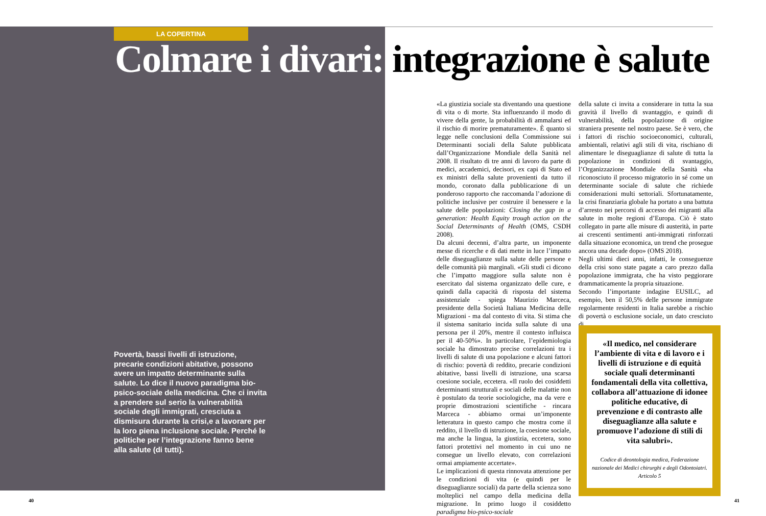LA COPERTINA
Colmare i divari: integrazione è salute
Povertà, bassi livelli di istruzione, precarie condizioni abitative, possono avere un impatto determinante sulla salute. Lo dice il nuovo paradigma bio-psico-sociale della medicina. Che ci invita a prendere sul serio la vulnerabilità sociale degli immigrati, cresciuta a dismisura durante la crisi,e a lavorare per la loro piena inclusione sociale. Perché le politiche per l’integrazione fanno bene alla salute (di tutti).
«La giustizia sociale sta diventando una questione di vita o di morte. Sta influenzando il modo di vivere della gente, la probabilità di ammalarsi ed il rischio di morire prematuramente». È quanto si legge nelle conclusioni della Commissione sui Determinanti sociali della Salute pubblicata dall’Organizzazione Mondiale della Sanità nel 2008. Il risultato di tre anni di lavoro da parte di medici, accademici, decisori, ex capi di Stato ed ex ministri della salute provenienti da tutto il mondo, coronato dalla pubblicazione di un ponderoso rapporto che raccomanda l’adozione di politiche inclusive per costruire il benessere e la salute delle popolazioni: Closing the gap in a generation: Health Equity trough action on the Social Determinants of Health (OMS, CSDH 2008).
Da alcuni decenni, d’altra parte, un imponente messe di ricerche e di dati mette in luce l’impatto delle diseguaglianze sulla salute delle persone e delle comunità più marginali. «Gli studi ci dicono che l’impatto maggiore sulla salute non è esercitato dal sistema organizzato delle cure, e quindi dalla capacità di risposta del sistema assistenziale - spiega Maurizio Marceca, presidente della Società Italiana Medicina delle Migrazioni - ma dal contesto di vita. Si stima che il sistema sanitario incida sulla salute di una persona per il 20%, mentre il contesto influisca per il 40-50%». In particolare, l’epidemiologia sociale ha dimostrato precise correlazioni tra i livelli di salute di una popolazione e alcuni fattori di rischio: povertà di reddito, precarie condizioni abitative, bassi livelli di istruzione, una scarsa coesione sociale, eccetera. «Il ruolo dei cosiddetti determinanti strutturali e sociali delle malattie non è postulato da teorie sociologiche, ma da vere e proprie dimostrazioni scientifiche - rincara Marceca - abbiamo ormai un’imponente letteratura in questo campo che mostra come il reddito, il livello di istruzione, la coesione sociale, ma anche la lingua, la giustizia, eccetera, sono fattori protettivi nel momento in cui uno ne consegue un livello elevato, con correlazioni ormai ampiamente accertate».
Le implicazioni di questa rinnovata attenzione per le condizioni di vita (e quindi per le diseguaglianze sociali) da parte della scienza sono molteplici nel campo della medicina della migrazione. In primo luogo il cosiddetto paradigma bio-psico-sociale
della salute ci invita a considerare in tutta la sua gravità il livello di svantaggio, e quindi di vulnerabilità, della popolazione di origine straniera presente nel nostro paese. Se è vero, che i fattori di rischio socioeconomici, culturali, ambientali, relativi agli stili di vita, rischiano di alimentare le diseguaglianze di salute di tutta la popolazione in condizioni di svantaggio, l’Organizzazione Mondiale della Sanità «ha riconosciuto il processo migratorio in sé come un determinante sociale di salute che richiede considerazioni multi settoriali. Sfortunatamente, la crisi finanziaria globale ha portato a una battuta d’arresto nei percorsi di accesso dei migranti alla salute in molte regioni d’Europa. Ciò è stato collegato in parte alle misure di austerità, in parte ai crescenti sentimenti anti-immigrati rinforzati dalla situazione economica, un trend che prosegue ancora una decade dopo» (OMS 2018).
Negli ultimi dieci anni, infatti, le conseguenze della crisi sono state pagate a caro prezzo dalla popolazione immigrata, che ha visto peggiorare drammaticamente la propria situazione.
Secondo l’importante indagine EUSILC, ad esempio, ben il 50,5% delle persone immigrate regolarmente residenti in Italia sarebbe a rischio di povertà o esclusione sociale, un dato cresciuto di
«Il medico, nel considerare l’ambiente di vita e di lavoro e i livelli di istruzione e di equità sociale quali determinanti fondamentali della vita collettiva, collabora all’attuazione di idonee politiche educative, di prevenzione e di contrasto alle diseguaglianze alla salute e promuove l’adozione di stili di vita salubri».
Codice di deontologia medica, Federazione nazionale dei Medici chirurghi e degli Odontoiatri. Articolo 5
40 41